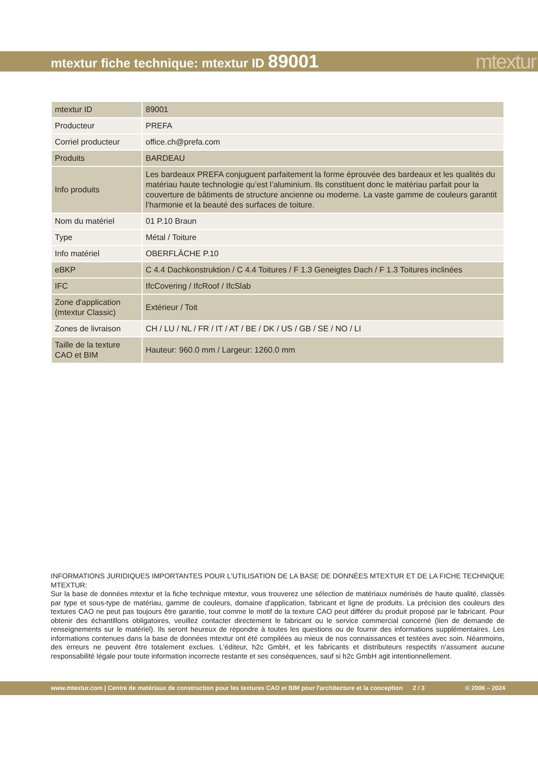mtextur fiche technique: mtextur ID 89001
mtextur
| mtextur ID | 89001 |
| Producteur | PREFA |
| Corriel producteur | office.ch@prefa.com |
| Produits | BARDEAU |
| Info produits | Les bardeaux PREFA conjuguent parfaitement la forme éprouvée des bardeaux et les qualités du matériau haute technologie qu’est l’aluminium. Ils constituent donc le matériau parfait pour la couverture de bâtiments de structure ancienne ou moderne. La vaste gamme de couleurs garantit l’harmonie et la beauté des surfaces de toiture. |
| Nom du matériel | 01 P.10 Braun |
| Type | Métal / Toiture |
| Info matériel | OBERFLÄCHE P.10 |
| eBKP | C 4.4 Dachkonstruktion / C 4.4 Toitures / F 1.3 Geneigtes Dach / F 1.3 Toitures inclinées |
| IFC | IfcCovering / IfcRoof / IfcSlab |
| Zone d'application (mtextur Classic) | Extérieur / Toit |
| Zones de livraison | CH / LU / NL / FR / IT / AT / BE / DK / US / GB / SE / NO / LI |
| Taille de la texture CAO et BIM | Hauteur: 960.0 mm / Largeur: 1260.0 mm |
INFORMATIONS JURIDIQUES IMPORTANTES POUR L'UTILISATION DE LA BASE DE DONNÉES MTEXTUR ET DE LA FICHE TECHNIQUE MTEXTUR:
Sur la base de données mtextur et la fiche technique mtextur, vous trouverez une sélection de matériaux numérisés de haute qualité, classés par type et sous-type de matériau, gamme de couleurs, domaine d'application, fabricant et ligne de produits. La précision des couleurs des textures CAO ne peut pas toujours être garantie, tout comme le motif de la texture CAO peut différer du produit proposé par le fabricant. Pour obtenir des échantillons obligatoires, veuillez contacter directement le fabricant ou le service commercial concerné (lien de demande de renseignements sur le matériel). Ils seront heureux de répondre à toutes les questions ou de fournir des informations supplémentaires. Les informations contenues dans la base de données mtextur ont été compilées au mieux de nos connaissances et testées avec soin. Néanmoins, des erreurs ne peuvent être totalement exclues. L'éditeur, h2c GmbH, et les fabricants et distributeurs respectifs n'assument aucune responsabilité légale pour toute information incorrecte restante et ses conséquences, sauf si h2c GmbH agit intentionnellement.
www.mtextur.com | Centre de matériaux de construction pour les textures CAO et BIM pour l'architecture et la conception 2 / 3 © 2006 – 2024